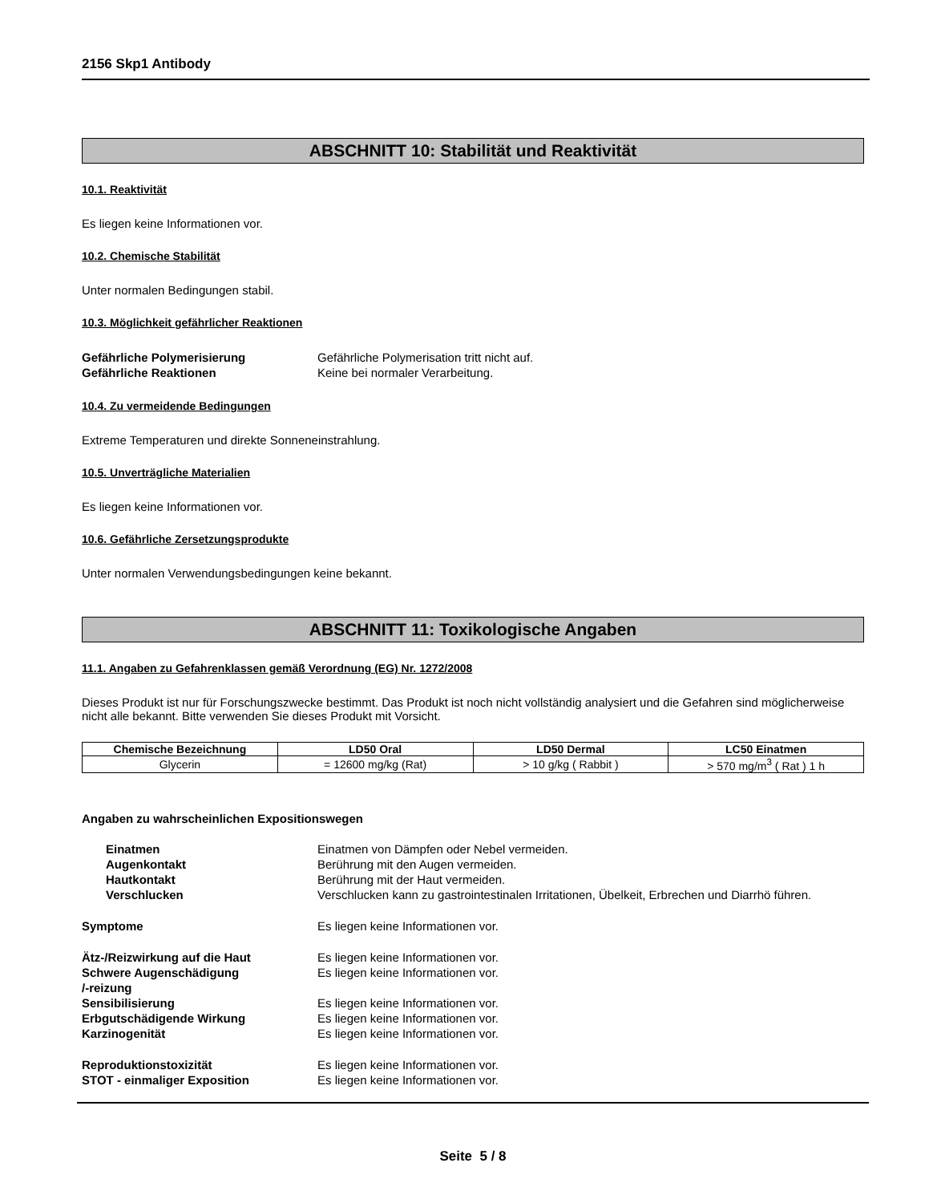2156 Skp1 Antibody
ABSCHNITT 10: Stabilität und Reaktivität
10.1. Reaktivität
Es liegen keine Informationen vor.
10.2. Chemische Stabilität
Unter normalen Bedingungen stabil.
10.3. Möglichkeit gefährlicher Reaktionen
Gefährliche Polymerisierung Gefährliche Polymerisation tritt nicht auf. Gefährliche Reaktionen Keine bei normaler Verarbeitung.
10.4. Zu vermeidende Bedingungen
Extreme Temperaturen und direkte Sonneneinstrahlung.
10.5. Unverträgliche Materialien
Es liegen keine Informationen vor.
10.6. Gefährliche Zersetzungsprodukte
Unter normalen Verwendungsbedingungen keine bekannt.
ABSCHNITT 11: Toxikologische Angaben
11.1. Angaben zu Gefahrenklassen gemäß Verordnung (EG) Nr. 1272/2008
Dieses Produkt ist nur für Forschungszwecke bestimmt. Das Produkt ist noch nicht vollständig analysiert und die Gefahren sind möglicherweise nicht alle bekannt. Bitte verwenden Sie dieses Produkt mit Vorsicht.
| Chemische Bezeichnung | LD50 Oral | LD50 Dermal | LC50 Einatmen |
| --- | --- | --- | --- |
| Glycerin | = 12600 mg/kg (Rat) | > 10 g/kg ( Rabbit ) | > 570 mg/m<sup>3</sup> ( Rat ) 1 h |
Angaben zu wahrscheinlichen Expositionswegen
Einatmen Einatmen von Dämpfen oder Nebel vermeiden. Augenkontakt Berührung mit den Augen vermeiden. Hautkontakt Berührung mit der Haut vermeiden. Verschlucken Verschlucken kann zu gastrointestinalen Irritationen, Übelkeit, Erbrechen und Diarrhö führen.
Symptome Es liegen keine Informationen vor.
Ätz-/Reizwirkung auf die Haut Es liegen keine Informationen vor. Schwere Augenschädigung
/-reizung Es liegen keine Informationen vor. Sensibilisierung Es liegen keine Informationen vor. Erbgutschädigende Wirkung Es liegen keine Informationen vor. Karzinogenität Es liegen keine Informationen vor.
Reproduktionstoxizität Es liegen keine Informationen vor. STOT - einmaliger Exposition Es liegen keine Informationen vor.
Seite 5 / 8